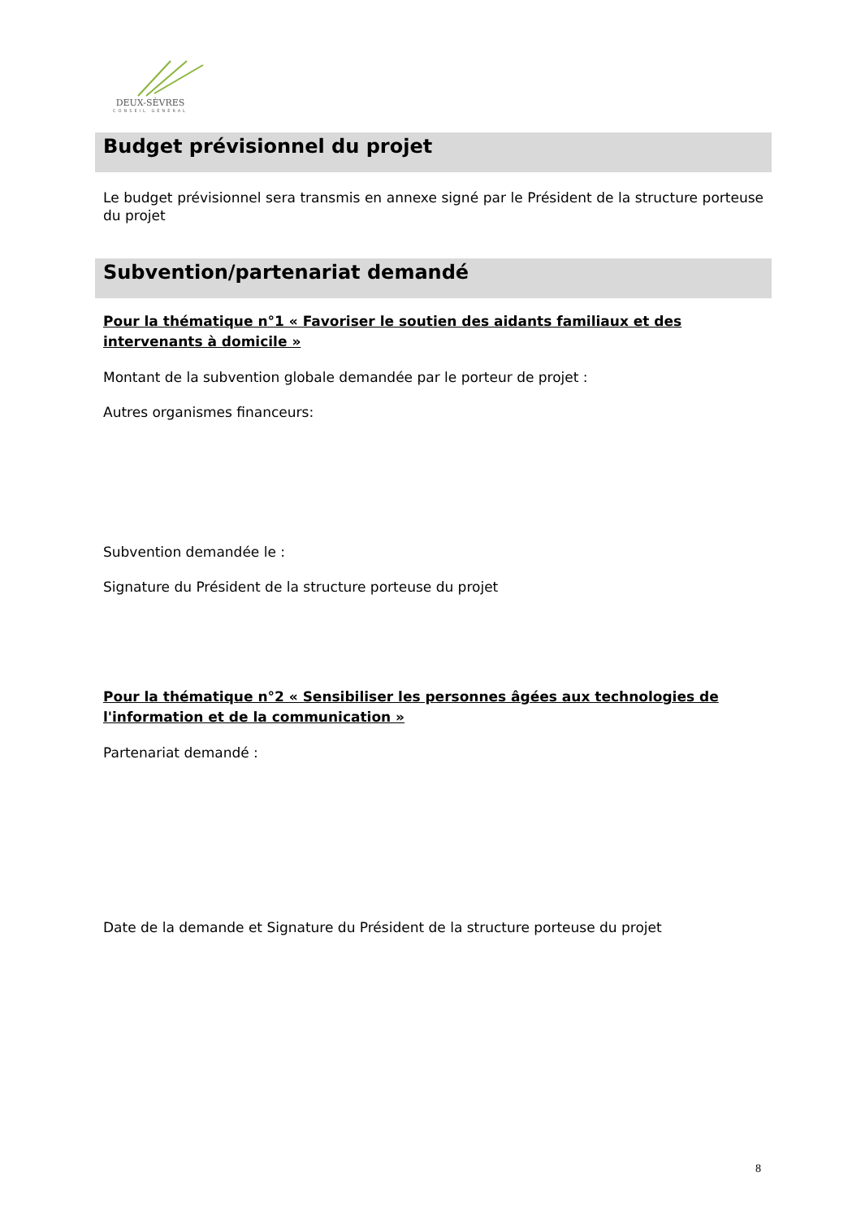DEUX-SÈVRES
CONSEIL GÉNÉRAL
Budget prévisionnel du projet
Le budget prévisionnel sera transmis en annexe signé par le Président de la structure porteuse du projet
Subvention/partenariat demandé
Pour la thématique n°1 « Favoriser le soutien des aidants familiaux et des intervenants à domicile »
Montant de la subvention globale demandée par le porteur de projet :
Autres organismes financeurs:
Subvention demandée le :
Signature du Président de la structure porteuse du projet
Pour la thématique n°2 « Sensibiliser les personnes âgées aux technologies de l'information et de la communication »
Partenariat demandé :
Date de la demande et Signature du Président de la structure porteuse du projet
8